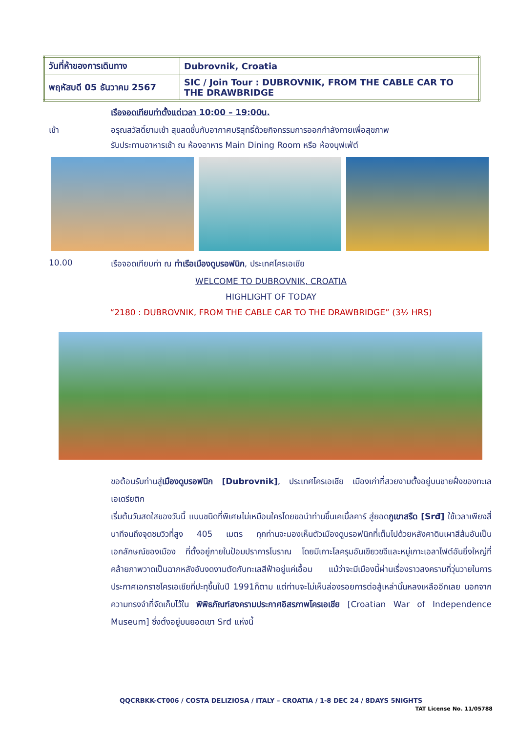| วันที่ห้าของการเดินทาง | Dubrovnik, Croatia |
| พฤหัสบดี 05 ธันวาคม 2567 | SIC / Join Tour : DUBROVNIK, FROM THE CABLE CAR TO THE DRAWBRIDGE |
เรือจอดเทียบท่าตั้งแต่เวลา 10:00 – 19:00น.
เช้า อรุณสวัสดิ์ยามเช้า สุขสดชื่นกับอากาศบริสุทธิ์ด้วยกิจกรรมการออกกำลังกายเพื่อสุขภาพ
รับประทานอาหารเช้า ณ ห้องอาหาร Main Dining Room หรือ ห้องบุฟเฟ่ต์
10.00 เรือจอดเทียบท่า ณ ท่าเรือเมืองดูบรอฟนิก, ประเทศโครเอเชีย
WELCOME TO DUBROVNIK, CROATIA
HIGHLIGHT OF TODAY
“2180 : DUBROVNIK, FROM THE CABLE CAR TO THE DRAWBRIDGE” (3½ HRS)
ขอต้อนรับท่านสู่เมืองดูบรอฟนิก [Dubrovnik], ประเทศโครเอเชีย เมืองเก่าที่สวยงามตั้งอยู่บนชายฝั่งของทะเลเอเดรียติก
เริ่มต้นวันสดใสของวันนี้ แบบชนิดที่พิเศษไม่เหมือนใครโดยขอนำท่านขึ้นเคเบิ้ลคาร์ สู่ยอดภูเขาสรืด [Srđ] ใช้เวลาเพียงสี่นาทีจนถึงจุดชมวิวที่สูง 405 เมตร ทุกท่านจะมองเห็นตัวเมืองดูบรอฟนิกที่เต็มไปด้วยหลังคาดินเผาสีส้มอันเป็นเอกลักษณ์ของเมือง ที่ตั้งอยู่ภายในป้อมปราการโบราณ โดยมีเกาะโลครุมอันเขียวขจีและหมู่เกาะเอลาไฟต์อันยิ่งใหญ่ที่คล้ายภาพวาดเป็นฉากหลังอันงดงามตัดกับทะเลสีฟ้าอยู่แค่เอื้อม แม้ว่าจะมีเมืองนี้ผ่านเรื่องราวสงครามที่วุ่นวายในการประกาศเอกราชโครเอเชียที่ปะทุขึ้นในปี 1991ก็ตาม แต่ท่านจะไม่เห็นล่องรอยการต่อสู้เหล่านั้นหลงเหลืออีกเลย นอกจากความทรงจำที่จัดเก็บไว้ใน พิพิธภัณฑ์สงครามประกาศอิสรภาพโครเอเชีย [Croatian War of Independence Museum] ซึ่งตั้งอยู่บนยอดเขา Srđ แห่งนี้
QQCRBKK-CT006 / COSTA DELIZIOSA / ITALY – CROATIA / 1-8 DEC 24 / 8DAYS 5NIGHTS
TAT License No. 11/05788